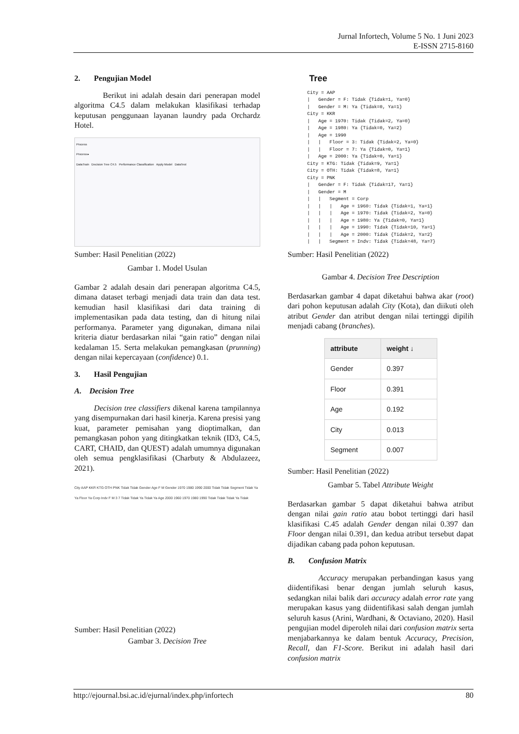Jurnal Infortech, Volume 5 No. 1 Juni 2023
E-ISSN 2715-8160
2. Pengujian Model
Berikut ini adalah desain dari penerapan model algoritma C4.5 dalam melakukan klasifikasi terhadap keputusan penggunaan layanan laundry pada Orchardz Hotel.
Process
Process ▸
DataTrain Decision Tree C4.5 Performance Classification Apply Model DataTest
Sumber: Hasil Penelitian (2022)
Gambar 1. Model Usulan
Gambar 2 adalah desain dari penerapan algoritma C4.5, dimana dataset terbagi menjadi data train dan data test. kemudian hasil klasifikasi dari data training di implementasikan pada data testing, dan di hitung nilai performanya. Parameter yang digunakan, dimana nilai kriteria diatur berdasarkan nilai “gain ratio” dengan nilai kedalaman 15. Serta melakukan pemangkasan (prunning) dengan nilai kepercayaan (confidence) 0.1.
3. Hasil Pengujian
A. Decision Tree
Decision tree classifiers dikenal karena tampilannya yang disempurnakan dari hasil kinerja. Karena presisi yang kuat, parameter pemisahan yang dioptimalkan, dan pemangkasan pohon yang ditingkatkan teknik (ID3, C4.5, CART, CHAID, dan QUEST) adalah umumnya digunakan oleh semua pengklasifikasi (Charbuty & Abdulazeez, 2021).
City AAP KKR KTG OTH PNK Tidak Tidak Gender Age F M Gender 1970 1980 1990 2000 Tidak Tidak Segment Tidak Ya Ya Floor Ya Corp Indv F M 3 7 Tidak Tidak Ya Tidak Ya Age 2000 1960 1970 1980 1990 Tidak Tidak Tidak Ya Tidak
Sumber: Hasil Penelitian (2022)
Gambar 3. Decision Tree
Tree
City = AAP
|   Gender = F: Tidak {Tidak=1, Ya=0}
|   Gender = M: Ya {Tidak=0, Ya=1}
City = KKR
|   Age = 1970: Tidak {Tidak=2, Ya=0}
|   Age = 1980: Ya {Tidak=0, Ya=2}
|   Age = 1990
|   |   Floor = 3: Tidak {Tidak=2, Ya=0}
|   |   Floor = 7: Ya {Tidak=0, Ya=1}
|   Age = 2000: Ya {Tidak=0, Ya=1}
City = KTG: Tidak {Tidak=9, Ya=1}
City = OTH: Tidak {Tidak=8, Ya=1}
City = PNK
|   Gender = F: Tidak {Tidak=17, Ya=1}
|   Gender = M
|   |   Segment = Corp
|   |   |   Age = 1960: Tidak {Tidak=1, Ya=1}
|   |   |   Age = 1970: Tidak {Tidak=2, Ya=0}
|   |   |   Age = 1980: Ya {Tidak=0, Ya=1}
|   |   |   Age = 1990: Tidak {Tidak=10, Ya=1}
|   |   |   Age = 2000: Tidak {Tidak=2, Ya=2}
|   |   Segment = Indv: Tidak {Tidak=48, Ya=7}
Sumber: Hasil Penelitian (2022)
Gambar 4. Decision Tree Description
Berdasarkan gambar 4 dapat diketahui bahwa akar (root) dari pohon keputusan adalah City (Kota), dan diikuti oleh atribut Gender dan atribut dengan nilai tertinggi dipilih menjadi cabang (branches).
| attribute | weight ↓ |
| --- | --- |
| Gender | 0.397 |
| Floor | 0.391 |
| Age | 0.192 |
| City | 0.013 |
| Segment | 0.007 |
Sumber: Hasil Penelitian (2022)
Gambar 5. Tabel Attribute Weight
Berdasarkan gambar 5 dapat diketahui bahwa atribut dengan nilai gain ratio atau bobot tertinggi dari hasil klasifikasi C.45 adalah Gender dengan nilai 0.397 dan Floor dengan nilai 0.391, dan kedua atribut tersebut dapat dijadikan cabang pada pohon keputusan.
B. Confusion Matrix
Accuracy merupakan perbandingan kasus yang diidentifikasi benar dengan jumlah seluruh kasus, sedangkan nilai balik dari accuracy adalah error rate yang merupakan kasus yang diidentifikasi salah dengan jumlah seluruh kasus (Arini, Wardhani, & Octaviano, 2020). Hasil pengujian model diperoleh nilai dari confusion matrix serta menjabarkannya ke dalam bentuk Accuracy, Precision, Recall, dan F1-Score. Berikut ini adalah hasil dari confusion matrix
http://ejournal.bsi.ac.id/ejurnal/index.php/infortech 80